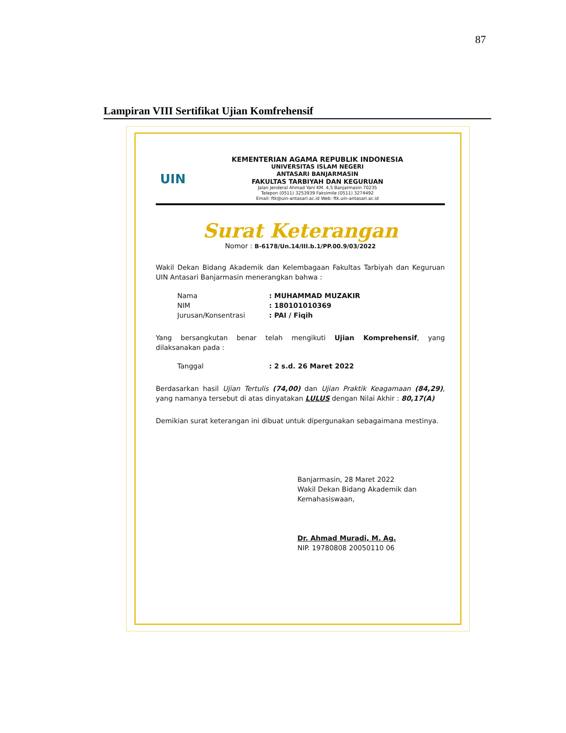87
Lampiran VIII Sertifikat Ujian Komfrehensif
UIN
KEMENTERIAN AGAMA REPUBLIK INDONESIA
UNIVERSITAS ISLAM NEGERI
ANTASARI BANJARMASIN
FAKULTAS TARBIYAH DAN KEGURUAN
Jalan Jenderal Ahmad Yani KM. 4,5 Banjarmasin 70235
Telepon (0511) 3253939 Faksimile (0511) 3274492
Email: ftk@uin-antasari.ac.id Web: ftk.uin-antasari.ac.id
Surat Keterangan
Nomor : B-6178/Un.14/III.b.1/PP.00.9/03/2022
Wakil Dekan Bidang Akademik dan Kelembagaan Fakultas Tarbiyah dan Keguruan UIN Antasari Banjarmasin menerangkan bahwa :
| Nama | : MUHAMMAD MUZAKIR |
| NIM | : 180101010369 |
| Jurusan/Konsentrasi | : PAI / Fiqih |
Yang bersangkutan benar telah mengikuti Ujian Komprehensif, yang dilaksanakan pada :
| Tanggal | : 2 s.d. 26 Maret 2022 |
Berdasarkan hasil Ujian Tertulis (74,00) dan Ujian Praktik Keagamaan (84,29), yang namanya tersebut di atas dinyatakan LULUS dengan Nilai Akhir : 80,17(A)
Demikian surat keterangan ini dibuat untuk dipergunakan sebagaimana mestinya.
Banjarmasin, 28 Maret 2022
Wakil Dekan Bidang Akademik dan
Kemahasiswaan,
Dr. Ahmad Muradi, M. Ag.
NIP. 19780808 20050110 06